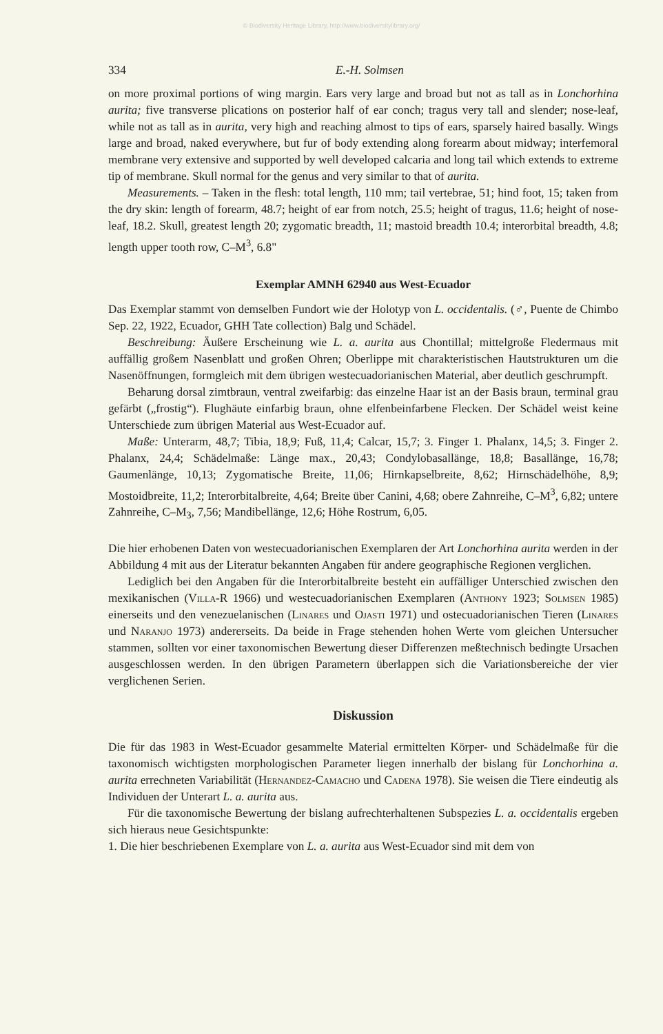© Biodiversity Heritage Library, http://www.biodiversitylibrary.org/
334 E.-H. Solmsen
on more proximal portions of wing margin. Ears very large and broad but not as tall as in Lonchorhina aurita; five transverse plications on posterior half of ear conch; tragus very tall and slender; nose-leaf, while not as tall as in aurita, very high and reaching almost to tips of ears, sparsely haired basally. Wings large and broad, naked everywhere, but fur of body extending along forearm about midway; interfemoral membrane very extensive and supported by well developed calcaria and long tail which extends to extreme tip of membrane. Skull normal for the genus and very similar to that of aurita.
Measurements. – Taken in the flesh: total length, 110 mm; tail vertebrae, 51; hind foot, 15; taken from the dry skin: length of forearm, 48.7; height of ear from notch, 25.5; height of tragus, 11.6; height of nose-leaf, 18.2. Skull, greatest length 20; zygomatic breadth, 11; mastoid breadth 10.4; interorbital breadth, 4.8; length upper tooth row, C–M<sup>3</sup>, 6.8"
Exemplar AMNH 62940 aus West-Ecuador
Das Exemplar stammt von demselben Fundort wie der Holotyp von L. occidentalis. (♂, Puente de Chimbo Sep. 22, 1922, Ecuador, GHH Tate collection) Balg und Schädel.
Beschreibung: Äußere Erscheinung wie L. a. aurita aus Chontillal; mittelgroße Fledermaus mit auffällig großem Nasenblatt und großen Ohren; Oberlippe mit charakteristischen Hautstrukturen um die Nasenöffnungen, formgleich mit dem übrigen westecuadorianischen Material, aber deutlich geschrumpft.
Beharung dorsal zimtbraun, ventral zweifarbig: das einzelne Haar ist an der Basis braun, terminal grau gefärbt („frostig“). Flughäute einfarbig braun, ohne elfenbeinfarbene Flecken. Der Schädel weist keine Unterschiede zum übrigen Material aus West-Ecuador auf.
Maße: Unterarm, 48,7; Tibia, 18,9; Fuß, 11,4; Calcar, 15,7; 3. Finger 1. Phalanx, 14,5; 3. Finger 2. Phalanx, 24,4; Schädelmaße: Länge max., 20,43; Condylobasallänge, 18,8; Basallänge, 16,78; Gaumenlänge, 10,13; Zygomatische Breite, 11,06; Hirnkapselbreite, 8,62; Hirnschädelhöhe, 8,9; Mostoidbreite, 11,2; Interorbitalbreite, 4,64; Breite über Canini, 4,68; obere Zahnreihe, C–M<sup>3</sup>, 6,82; untere Zahnreihe, C–M<sub>3</sub>, 7,56; Mandibellänge, 12,6; Höhe Rostrum, 6,05.
Die hier erhobenen Daten von westecuadorianischen Exemplaren der Art Lonchorhina aurita werden in der Abbildung 4 mit aus der Literatur bekannten Angaben für andere geographische Regionen verglichen.
Lediglich bei den Angaben für die Interorbitalbreite besteht ein auffälliger Unterschied zwischen den mexikanischen (Villa-R 1966) und westecuadorianischen Exemplaren (Anthony 1923; Solmsen 1985) einerseits und den venezuelanischen (Linares und Ojasti 1971) und ostecuadorianischen Tieren (Linares und Naranjo 1973) andererseits. Da beide in Frage stehenden hohen Werte vom gleichen Untersucher stammen, sollten vor einer taxonomischen Bewertung dieser Differenzen meßtechnisch bedingte Ursachen ausgeschlossen werden. In den übrigen Parametern überlappen sich die Variationsbereiche der vier verglichenen Serien.
Diskussion
Die für das 1983 in West-Ecuador gesammelte Material ermittelten Körper- und Schädelmaße für die taxonomisch wichtigsten morphologischen Parameter liegen innerhalb der bislang für Lonchorhina a. aurita errechneten Variabilität (Hernandez-Camacho und Cadena 1978). Sie weisen die Tiere eindeutig als Individuen der Unterart L. a. aurita aus.
Für die taxonomische Bewertung der bislang aufrechterhaltenen Subspezies L. a. occidentalis ergeben sich hieraus neue Gesichtspunkte:
1. Die hier beschriebenen Exemplare von L. a. aurita aus West-Ecuador sind mit dem von